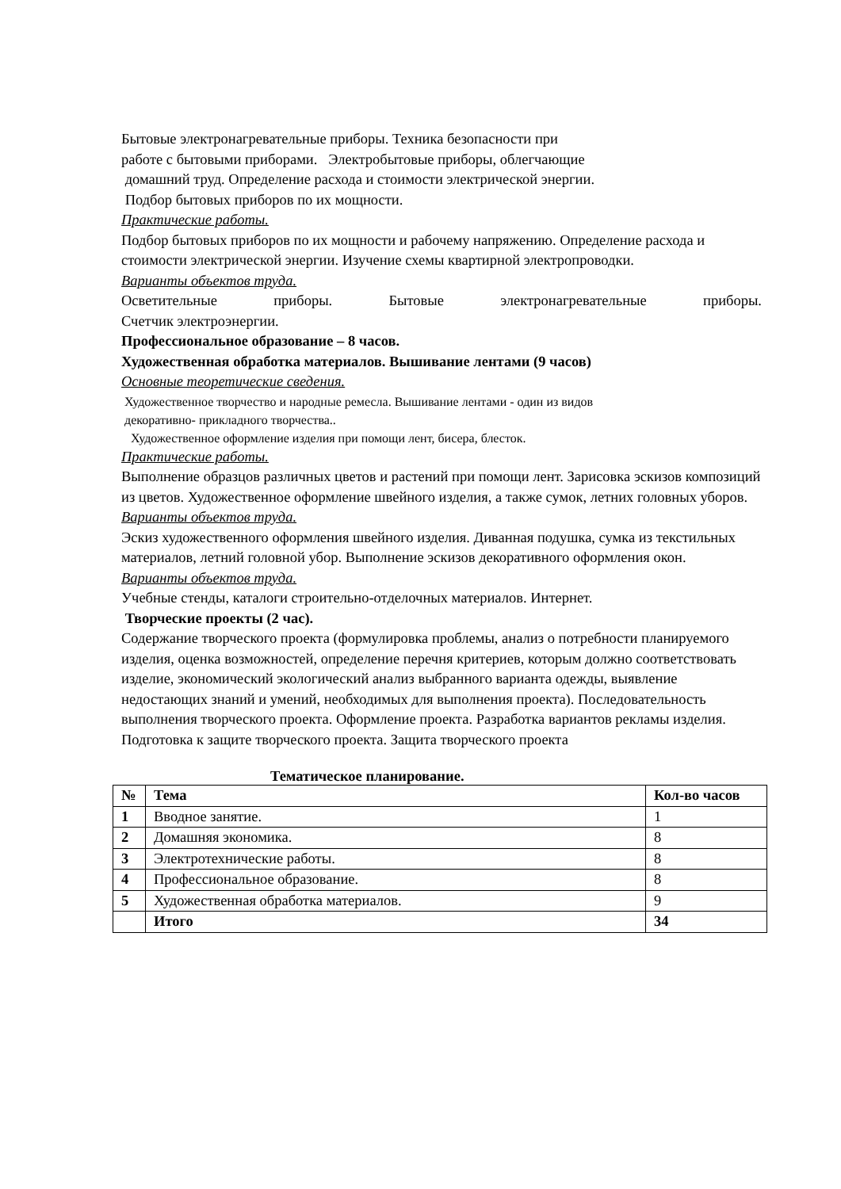Бытовые электронагревательные приборы. Техника безопасности при
работе с бытовыми приборами. Электробытовые приборы, облегчающие
домашний труд. Определение расхода и стоимости электрической энергии.
Подбор бытовых приборов по их мощности.
Практические работы.
Подбор бытовых приборов по их мощности и рабочему напряжению. Определение расхода и стоимости электрической энергии. Изучение схемы квартирной электропроводки.
Варианты объектов труда.
Осветительные приборы. Бытовые электронагревательные приборы.
Счетчик электроэнергии.
Профессиональное образование – 8 часов.
Художественная обработка материалов. Вышивание лентами (9 часов)
Основные теоретические сведения.
Художественное творчество и народные ремесла. Вышивание лентами - один из видов
декоративно- прикладного творчества..
Художественное оформление изделия при помощи лент, бисера, блесток.
Практические работы.
Выполнение образцов различных цветов и растений при помощи лент. Зарисовка эскизов композиций из цветов. Художественное оформление швейного изделия, а также сумок, летних головных уборов.
Варианты объектов труда.
Эскиз художественного оформления швейного изделия. Диванная подушка, сумка из текстильных материалов, летний головной убор. Выполнение эскизов декоративного оформления окон.
Варианты объектов труда.
Учебные стенды, каталоги строительно-отделочных материалов. Интернет.
Творческие проекты (2 час).
Содержание творческого проекта (формулировка проблемы, анализ о потребности планируемого изделия, оценка возможностей, определение перечня критериев, которым должно соответствовать изделие, экономический экологический анализ выбранного варианта одежды, выявление недостающих знаний и умений, необходимых для выполнения проекта). Последовательность выполнения творческого проекта. Оформление проекта. Разработка вариантов рекламы изделия. Подготовка к защите творческого проекта. Защита творческого проекта
Тематическое планирование.
| № | Тема | Кол-во часов |
| --- | --- | --- |
| 1 | Вводное занятие. | 1 |
| 2 | Домашняя экономика. | 8 |
| 3 | Электротехнические работы. | 8 |
| 4 | Профессиональное образование. | 8 |
| 5 | Художественная обработка материалов. | 9 |
| | Итого | 34 |